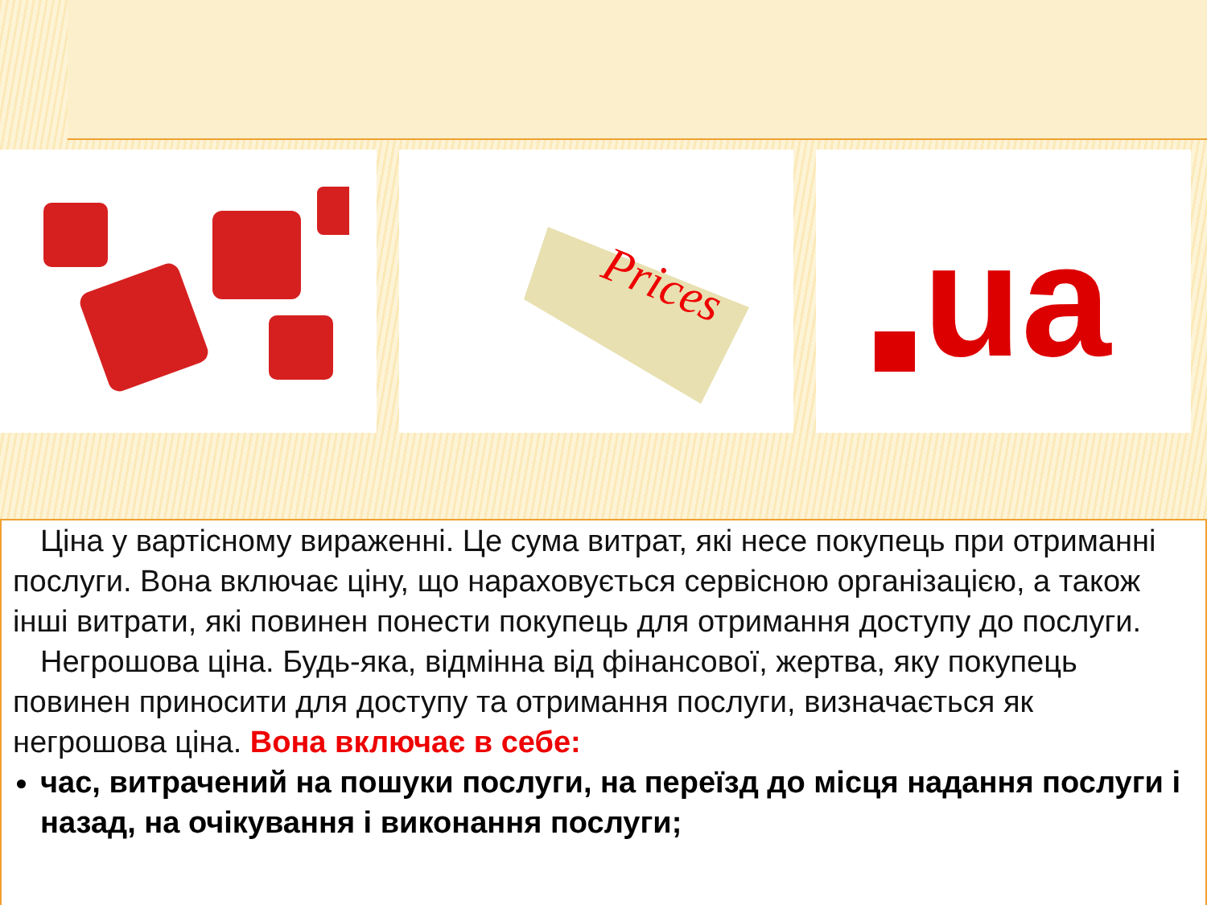Prices
ua
Ціна у вартісному вираженні. Це сума витрат, які несе покупець при отриманні послуги. Вона включає ціну, що нараховується сервісною організацією, а також інші витрати, які повинен понести покупець для отримання доступу до послуги.
Негрошова ціна. Будь-яка, відмінна від фінансової, жертва, яку покупець повинен приносити для доступу та отримання послуги, визначається як негрошова ціна. Вона включає в себе:
час, витрачений на пошуки послуги, на переїзд до місця надання послуги і назад, на очікування і виконання послуги;